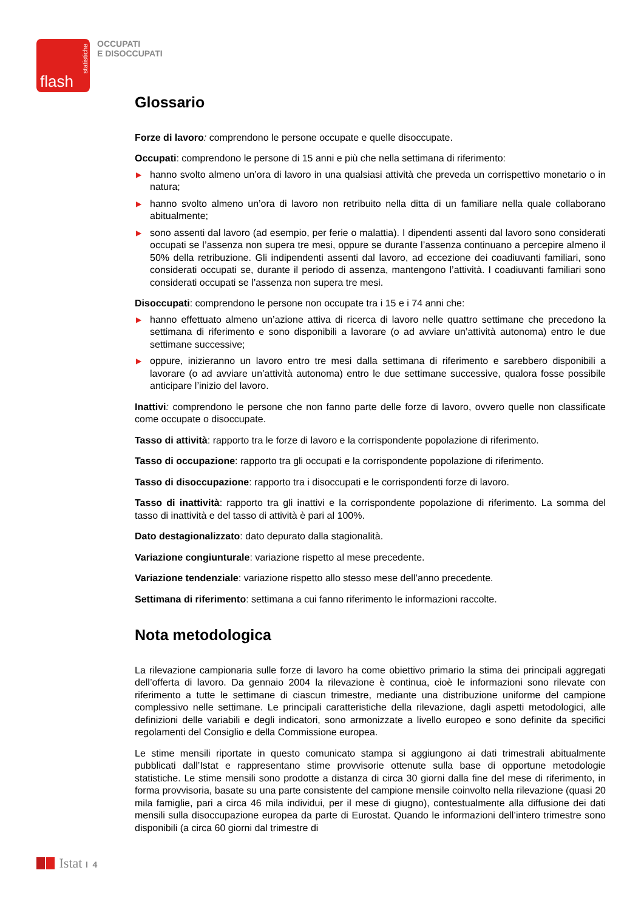statistiche
flash
OCCUPATI
E DISOCCUPATI
Glossario
Forze di lavoro: comprendono le persone occupate e quelle disoccupate.
Occupati: comprendono le persone di 15 anni e più che nella settimana di riferimento:
▶ hanno svolto almeno un’ora di lavoro in una qualsiasi attività che preveda un corrispettivo monetario o in natura;
▶ hanno svolto almeno un’ora di lavoro non retribuito nella ditta di un familiare nella quale collaborano abitualmente;
▶ sono assenti dal lavoro (ad esempio, per ferie o malattia). I dipendenti assenti dal lavoro sono considerati occupati se l’assenza non supera tre mesi, oppure se durante l’assenza continuano a percepire almeno il 50% della retribuzione. Gli indipendenti assenti dal lavoro, ad eccezione dei coadiuvanti familiari, sono considerati occupati se, durante il periodo di assenza, mantengono l’attività. I coadiuvanti familiari sono considerati occupati se l’assenza non supera tre mesi.
Disoccupati: comprendono le persone non occupate tra i 15 e i 74 anni che:
▶ hanno effettuato almeno un’azione attiva di ricerca di lavoro nelle quattro settimane che precedono la settimana di riferimento e sono disponibili a lavorare (o ad avviare un’attività autonoma) entro le due settimane successive;
▶ oppure, inizieranno un lavoro entro tre mesi dalla settimana di riferimento e sarebbero disponibili a lavorare (o ad avviare un’attività autonoma) entro le due settimane successive, qualora fosse possibile anticipare l’inizio del lavoro.
Inattivi: comprendono le persone che non fanno parte delle forze di lavoro, ovvero quelle non classificate come occupate o disoccupate.
Tasso di attività: rapporto tra le forze di lavoro e la corrispondente popolazione di riferimento.
Tasso di occupazione: rapporto tra gli occupati e la corrispondente popolazione di riferimento.
Tasso di disoccupazione: rapporto tra i disoccupati e le corrispondenti forze di lavoro.
Tasso di inattività: rapporto tra gli inattivi e la corrispondente popolazione di riferimento. La somma del tasso di inattività e del tasso di attività è pari al 100%.
Dato destagionalizzato: dato depurato dalla stagionalità.
Variazione congiunturale: variazione rispetto al mese precedente.
Variazione tendenziale: variazione rispetto allo stesso mese dell’anno precedente.
Settimana di riferimento: settimana a cui fanno riferimento le informazioni raccolte.
Nota metodologica
La rilevazione campionaria sulle forze di lavoro ha come obiettivo primario la stima dei principali aggregati dell’offerta di lavoro. Da gennaio 2004 la rilevazione è continua, cioè le informazioni sono rilevate con riferimento a tutte le settimane di ciascun trimestre, mediante una distribuzione uniforme del campione complessivo nelle settimane. Le principali caratteristiche della rilevazione, dagli aspetti metodologici, alle definizioni delle variabili e degli indicatori, sono armonizzate a livello europeo e sono definite da specifici regolamenti del Consiglio e della Commissione europea.
Le stime mensili riportate in questo comunicato stampa si aggiungono ai dati trimestrali abitualmente pubblicati dall’Istat e rappresentano stime provvisorie ottenute sulla base di opportune metodologie statistiche. Le stime mensili sono prodotte a distanza di circa 30 giorni dalla fine del mese di riferimento, in forma provvisoria, basate su una parte consistente del campione mensile coinvolto nella rilevazione (quasi 20 mila famiglie, pari a circa 46 mila individui, per il mese di giugno), contestualmente alla diffusione dei dati mensili sulla disoccupazione europea da parte di Eurostat. Quando le informazioni dell’intero trimestre sono disponibili (a circa 60 giorni dal trimestre di
Istat I 4